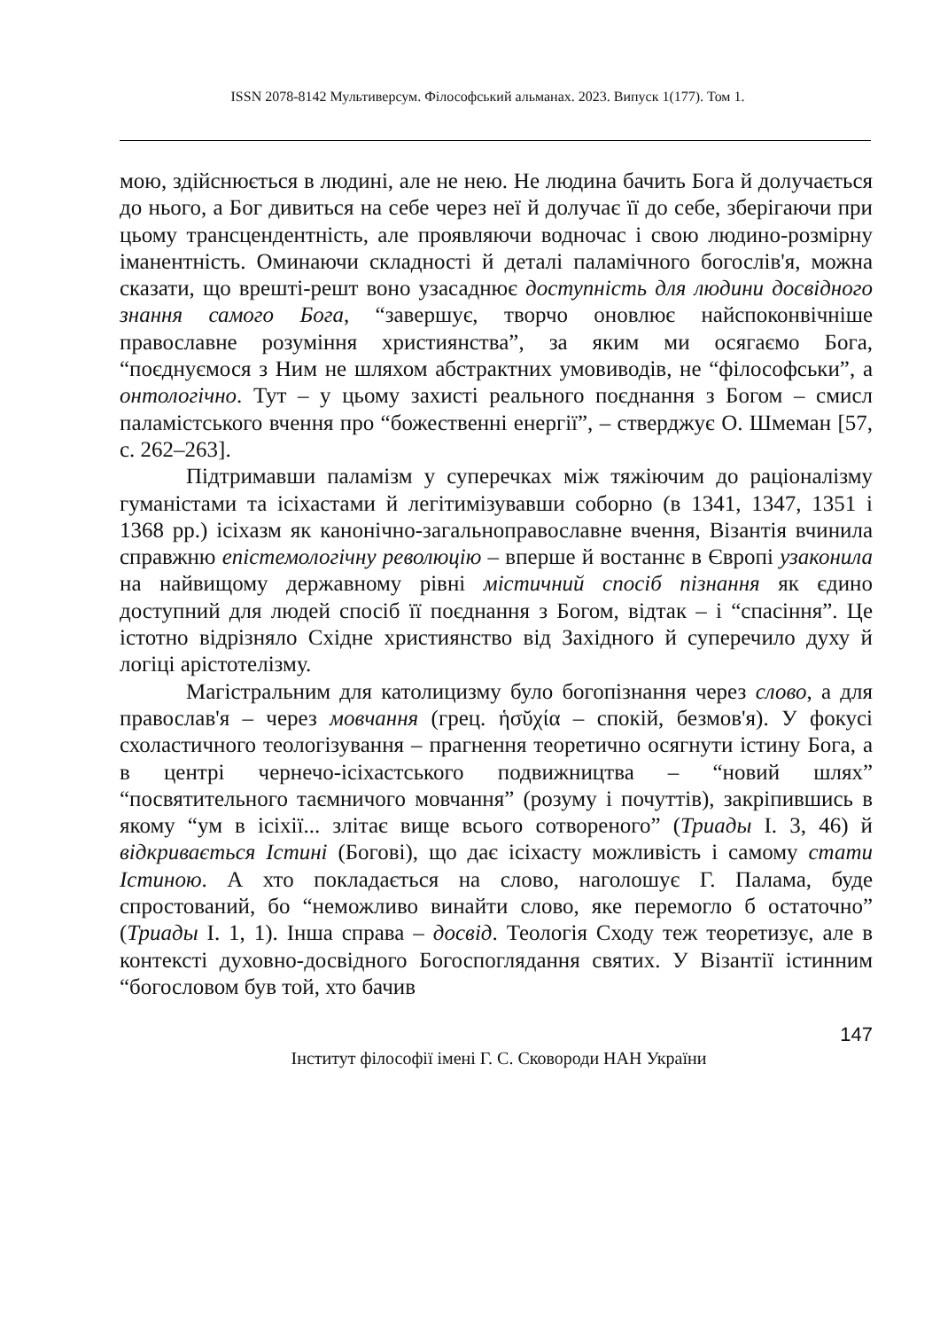ISSN 2078-8142 Мультиверсум. Філософський альманах. 2023. Випуск 1(177). Том 1.
мою, здійснюється в людині, але не нею. Не людина бачить Бога й долучається до нього, а Бог дивиться на себе через неї й долучає її до себе, зберігаючи при цьому трансцендентність, але проявляючи водночас і свою людино-розмірну іманентність. Оминаючи складності й деталі паламічного богослів'я, можна сказати, що врешті-решт воно узасаднює доступність для людини досвідного знання самого Бога, “завершує, творчо оновлює найспоконвічніше православне розуміння християнства”, за яким ми осягаємо Бога, “поєднуємося з Ним не шляхом абстрактних умовиводів, не “філософськи”, а онтологічно. Тут – у цьому захисті реального поєднання з Богом – смисл паламістського вчення про “божественні енергії”, – стверджує О. Шмеман [57, с. 262–263].
Підтримавши паламізм у суперечках між тяжіючим до раціоналізму гуманістами та ісіхастами й легітимізувавши соборно (в 1341, 1347, 1351 і 1368 рр.) ісіхазм як канонічно-загальноправославне вчення, Візантія вчинила справжню епістемологічну революцію – вперше й востаннє в Європі узаконила на найвищому державному рівні містичний спосіб пізнання як єдино доступний для людей спосіб її поєднання з Богом, відтак – і “спасіння”. Це істотно відрізняло Східне християнство від Західного й суперечило духу й логіці арістотелізму.
Магістральним для католицизму було богопізнання через слово, а для православ'я – через мовчання (грец. ἡσῠχία – спокій, безмов'я). У фокусі схоластичного теологізування – прагнення теоретично осягнути істину Бога, а в центрі чернечо-ісіхастського подвижництва – “новий шлях” “посвятительного таємничого мовчання” (розуму і почуттів), закріпившись в якому “ум в ісіхії... злітає вище всього сотвореного” (Триады I. 3, 46) й відкривається Істині (Богові), що дає ісіхасту можливість і самому стати Істиною. А хто покладається на слово, наголошує Г. Палама, буде спростований, бо “неможливо винайти слово, яке перемогло б остаточно” (Триады I. 1, 1). Інша справа – досвід. Теологія Сходу теж теоретизує, але в контексті духовно-досвідного Богоспоглядання святих. У Візантії істинним “богословом був той, хто бачив
147
Інститут філософії імені Г. С. Сковороди НАН України